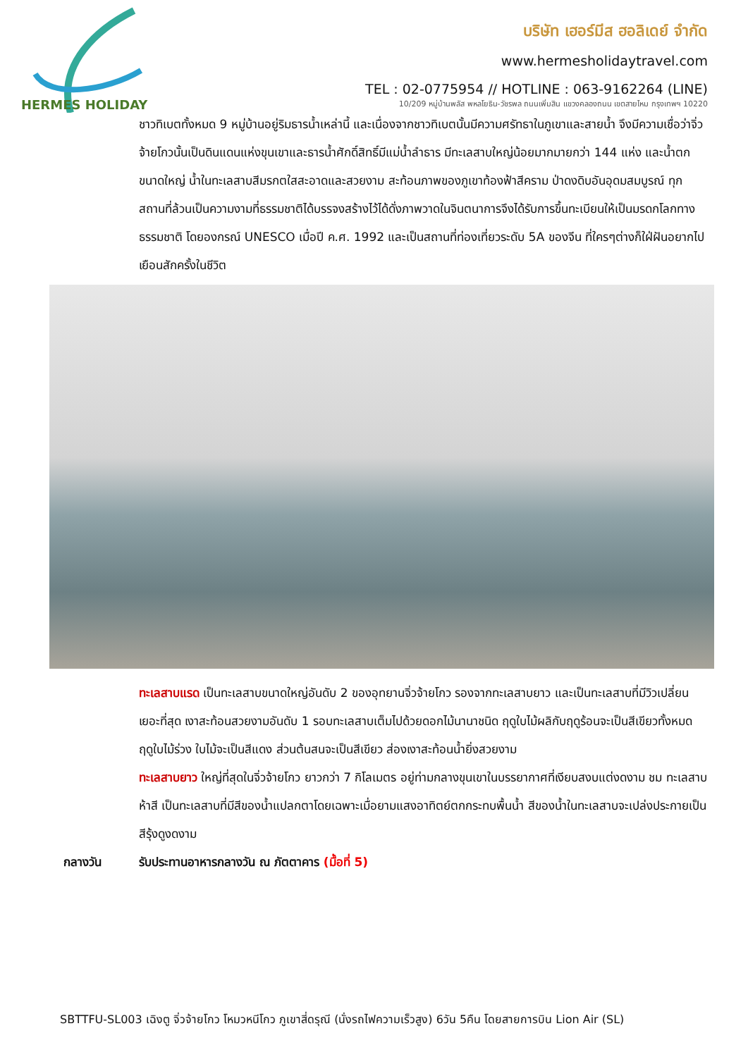HERMES HOLIDAY
บริษัท เฮอร์มีส ฮอลิเดย์ จำกัด
www.hermesholidaytravel.com
TEL : 02-0775954 // HOTLINE : 063-9162264 (LINE)
10/209 หมู่บ้านพลัส พหลโยธิน-วัชรพล ถนนเพิ่มสิน แขวงคลองถนน เขตสายไหม กรุงเทพฯ 10220
ชาวทิเบตทั้งหมด 9 หมู่บ้านอยู่ริมธารน้ำเหล่านี้ และเนื่องจากชาวทิเบตนั้นมีความศรัทธาในภูเขาและสายน้ำ จึงมีความเชื่อว่าจิ่วจ้ายโกวนั้นเป็นดินแดนแห่งขุนเขาและธารน้ำศักดิ์สิทธิ์มีแม่น้ำลำธาร มีทะเลสาบใหญ่น้อยมากมายกว่า 144 แห่ง และน้ำตกขนาดใหญ่ น้ำในทะเลสาบสีมรกตใสสะอาดและสวยงาม สะท้อนภาพของภูเขาท้องฟ้าสีคราม ป่าดงดิบอันอุดมสมบูรณ์ ทุกสถานที่ล้วนเป็นความงามที่ธรรมชาติได้บรรจงสร้างไว้ได้ดั่งภาพวาดในจินตนาการจึงได้รับการขึ้นทะเบียนให้เป็นมรดกโลกทางธรรมชาติ โดยองกรณ์ UNESCO เมื่อปี ค.ศ. 1992 และเป็นสถานที่ท่องเที่ยวระดับ 5A ของจีน ที่ใครๆต่างก็ใฝ่ฝันอยากไปเยือนสักครั้งในชีวิต
ทะเลสาบแรด เป็นทะเลสาบขนาดใหญ่อันดับ 2 ของอุทยานจิ่วจ้ายโกว รองจากทะเลสาบยาว และเป็นทะเลสาบที่มีวิวเปลี่ยนเยอะที่สุด เงาสะท้อนสวยงามอันดับ 1 รอบทะเลสาบเต็มไปด้วยดอกไม้นานาชนิด ฤดูใบไม้ผลิกับฤดูร้อนจะเป็นสีเขียวทั้งหมด ฤดูใบไม้ร่วง ใบไม้จะเป็นสีแดง ส่วนต้นสนจะเป็นสีเขียว ส่องเงาสะท้อนน้ำยิ่งสวยงาม
ทะเลสาบยาว ใหญ่ที่สุดในจิ่วจ้ายโกว ยาวกว่า 7 กิโลเมตร อยู่ท่ามกลางขุนเขาในบรรยากาศที่เงียบสงบแต่งดงาม ชม ทะเลสาบห้าสี เป็นทะเลสาบที่มีสีของน้ำแปลกตาโดยเฉพาะเมื่อยามแสงอาทิตย์ตกกระทบพื้นน้ำ สีของน้ำในทะเลสาบจะเปล่งประกายเป็นสีรุ้งดูงดงาม
กลางวัน รับประทานอาหารกลางวัน ณ ภัตตาคาร (มื้อที่ 5)
SBTTFU-SL003 เฉิงตู จิ่วจ้ายโกว โหมวหนีโกว ภูเขาสี่ดรุณี (นั่งรถไฟความเร็วสูง) 6วัน 5คืน โดยสายการบิน Lion Air (SL)